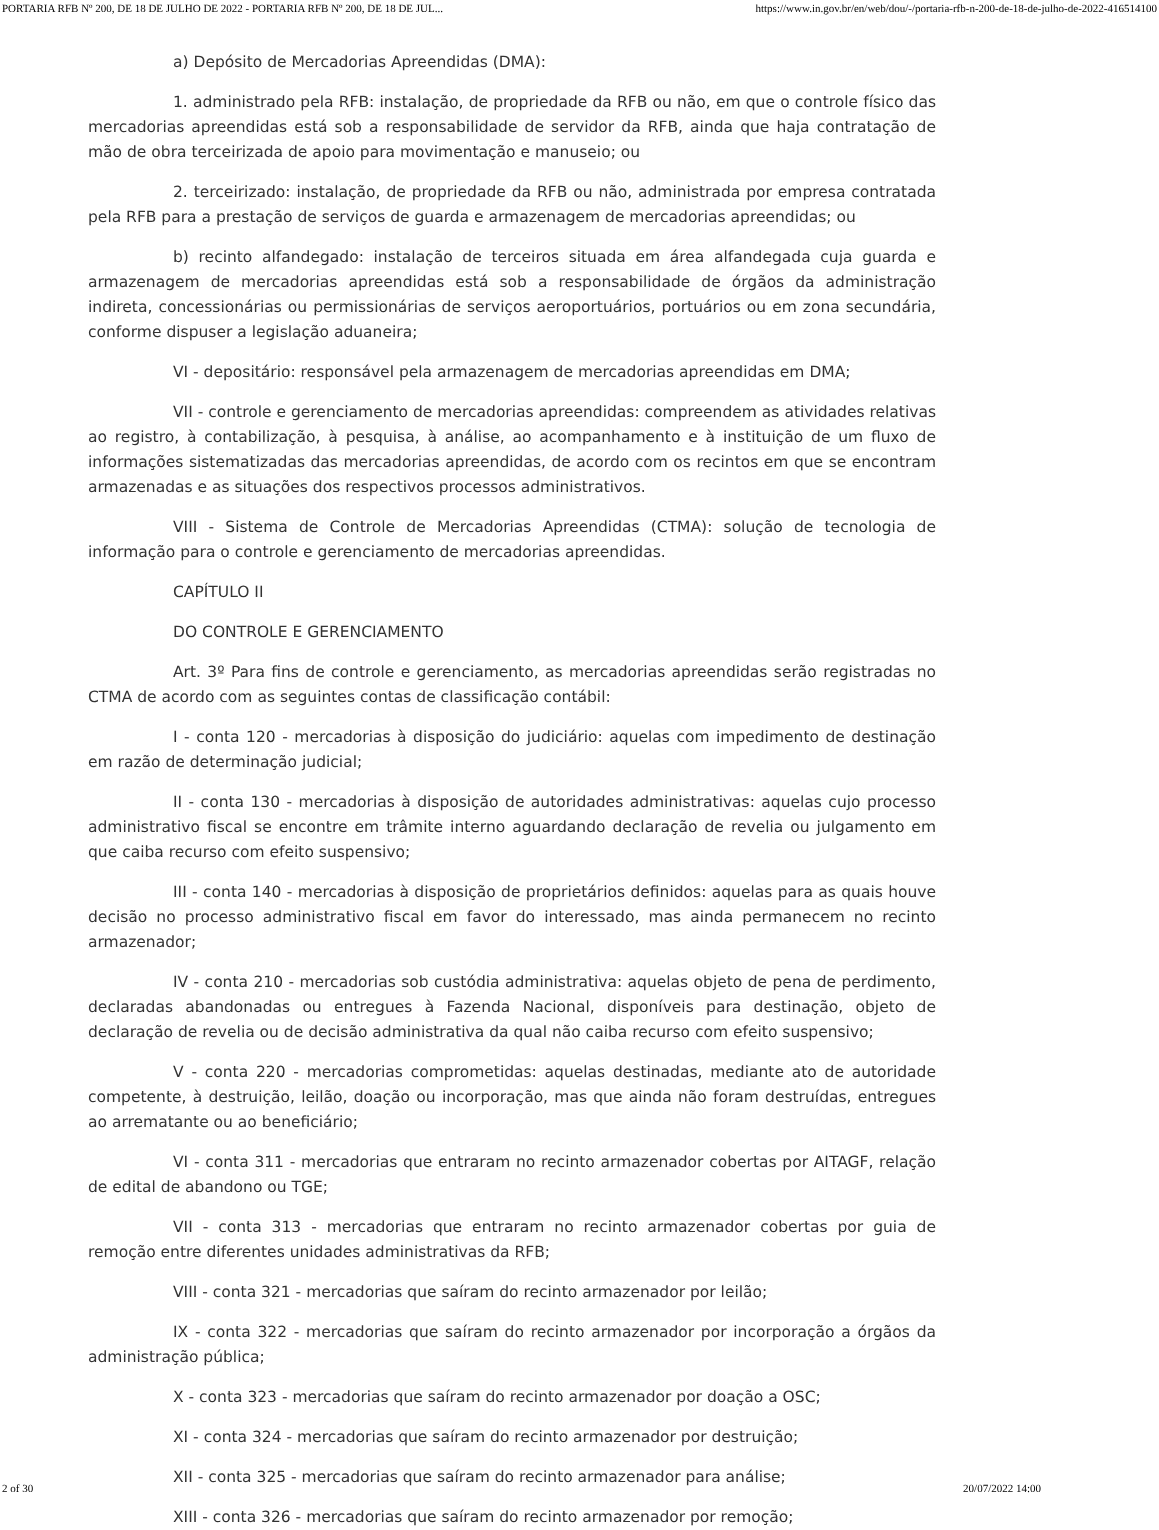PORTARIA RFB Nº 200, DE 18 DE JULHO DE 2022 - PORTARIA RFB Nº 200, DE 18 DE JUL... https://www.in.gov.br/en/web/dou/-/portaria-rfb-n-200-de-18-de-julho-de-2022-416514100
a) Depósito de Mercadorias Apreendidas (DMA):
1. administrado pela RFB: instalação, de propriedade da RFB ou não, em que o controle físico das mercadorias apreendidas está sob a responsabilidade de servidor da RFB, ainda que haja contratação de mão de obra terceirizada de apoio para movimentação e manuseio; ou
2. terceirizado: instalação, de propriedade da RFB ou não, administrada por empresa contratada pela RFB para a prestação de serviços de guarda e armazenagem de mercadorias apreendidas; ou
b) recinto alfandegado: instalação de terceiros situada em área alfandegada cuja guarda e armazenagem de mercadorias apreendidas está sob a responsabilidade de órgãos da administração indireta, concessionárias ou permissionárias de serviços aeroportuários, portuários ou em zona secundária, conforme dispuser a legislação aduaneira;
VI - depositário: responsável pela armazenagem de mercadorias apreendidas em DMA;
VII - controle e gerenciamento de mercadorias apreendidas: compreendem as atividades relativas ao registro, à contabilização, à pesquisa, à análise, ao acompanhamento e à instituição de um fluxo de informações sistematizadas das mercadorias apreendidas, de acordo com os recintos em que se encontram armazenadas e as situações dos respectivos processos administrativos.
VIII - Sistema de Controle de Mercadorias Apreendidas (CTMA): solução de tecnologia de informação para o controle e gerenciamento de mercadorias apreendidas.
CAPÍTULO II
DO CONTROLE E GERENCIAMENTO
Art. 3º Para fins de controle e gerenciamento, as mercadorias apreendidas serão registradas no CTMA de acordo com as seguintes contas de classificação contábil:
I - conta 120 - mercadorias à disposição do judiciário: aquelas com impedimento de destinação em razão de determinação judicial;
II - conta 130 - mercadorias à disposição de autoridades administrativas: aquelas cujo processo administrativo fiscal se encontre em trâmite interno aguardando declaração de revelia ou julgamento em que caiba recurso com efeito suspensivo;
III - conta 140 - mercadorias à disposição de proprietários definidos: aquelas para as quais houve decisão no processo administrativo fiscal em favor do interessado, mas ainda permanecem no recinto armazenador;
IV - conta 210 - mercadorias sob custódia administrativa: aquelas objeto de pena de perdimento, declaradas abandonadas ou entregues à Fazenda Nacional, disponíveis para destinação, objeto de declaração de revelia ou de decisão administrativa da qual não caiba recurso com efeito suspensivo;
V - conta 220 - mercadorias comprometidas: aquelas destinadas, mediante ato de autoridade competente, à destruição, leilão, doação ou incorporação, mas que ainda não foram destruídas, entregues ao arrematante ou ao beneficiário;
VI - conta 311 - mercadorias que entraram no recinto armazenador cobertas por AITAGF, relação de edital de abandono ou TGE;
VII - conta 313 - mercadorias que entraram no recinto armazenador cobertas por guia de remoção entre diferentes unidades administrativas da RFB;
VIII - conta 321 - mercadorias que saíram do recinto armazenador por leilão;
IX - conta 322 - mercadorias que saíram do recinto armazenador por incorporação a órgãos da administração pública;
X - conta 323 - mercadorias que saíram do recinto armazenador por doação a OSC;
XI - conta 324 - mercadorias que saíram do recinto armazenador por destruição;
XII - conta 325 - mercadorias que saíram do recinto armazenador para análise;
XIII - conta 326 - mercadorias que saíram do recinto armazenador por remoção;
2 of 30 20/07/2022 14:00